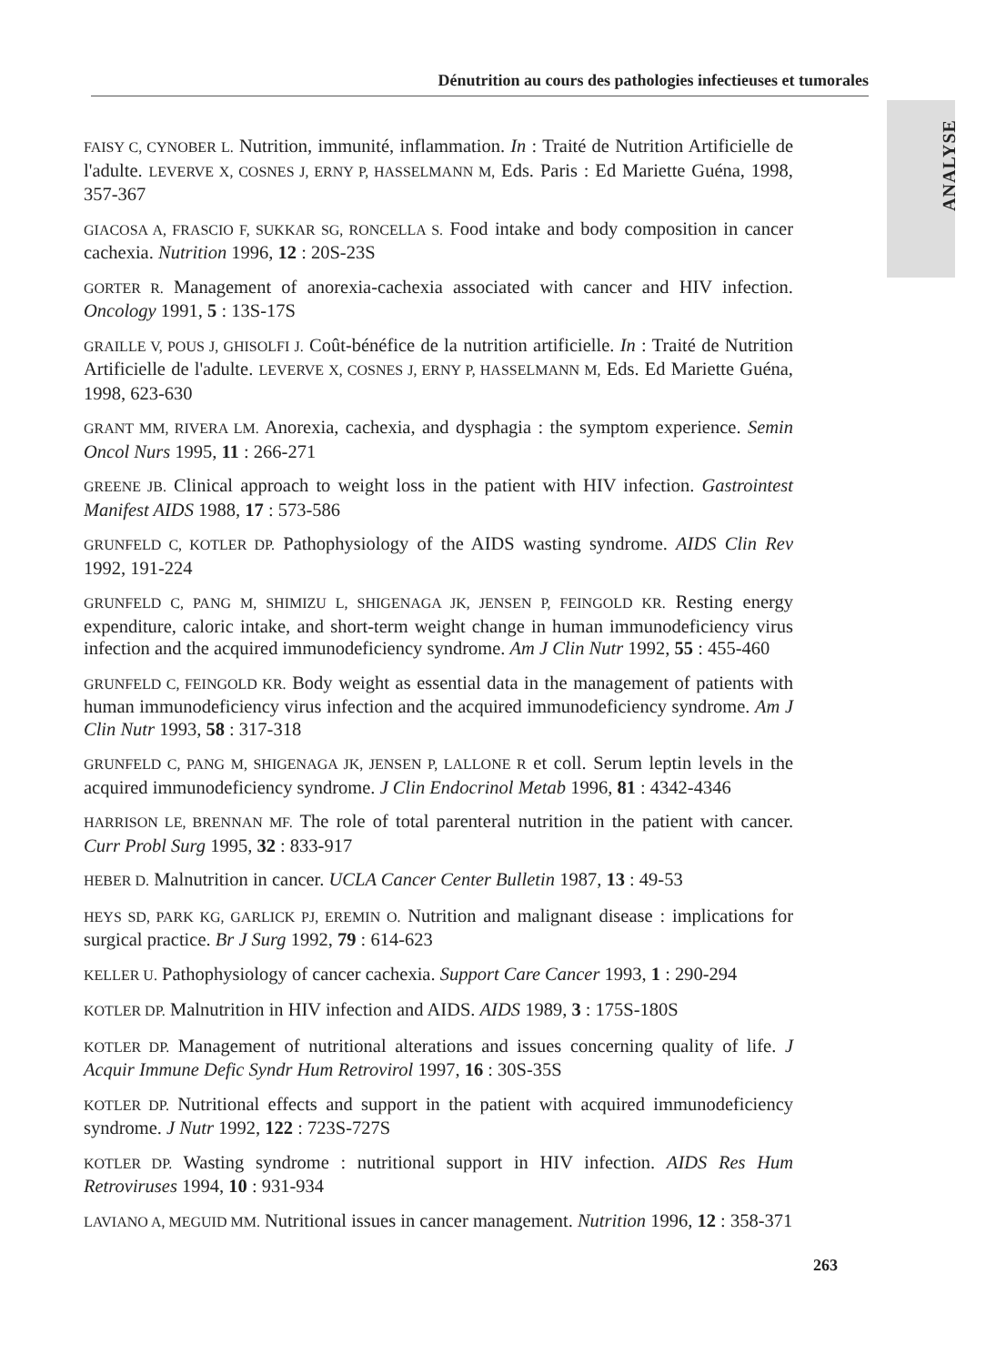Dénutrition au cours des pathologies infectieuses et tumorales
ANALYSE
FAISY C, CYNOBER L. Nutrition, immunité, inflammation. In : Traité de Nutrition Artificielle de l'adulte. LEVERVE X, COSNES J, ERNY P, HASSELMANN M, Eds. Paris : Ed Mariette Guéna, 1998, 357-367
GIACOSA A, FRASCIO F, SUKKAR SG, RONCELLA S. Food intake and body composition in cancer cachexia. Nutrition 1996, 12 : 20S-23S
GORTER R. Management of anorexia-cachexia associated with cancer and HIV infection. Oncology 1991, 5 : 13S-17S
GRAILLE V, POUS J, GHISOLFI J. Coût-bénéfice de la nutrition artificielle. In : Traité de Nutrition Artificielle de l'adulte. LEVERVE X, COSNES J, ERNY P, HASSELMANN M, Eds. Ed Mariette Guéna, 1998, 623-630
GRANT MM, RIVERA LM. Anorexia, cachexia, and dysphagia : the symptom experience. Semin Oncol Nurs 1995, 11 : 266-271
GREENE JB. Clinical approach to weight loss in the patient with HIV infection. Gastrointest Manifest AIDS 1988, 17 : 573-586
GRUNFELD C, KOTLER DP. Pathophysiology of the AIDS wasting syndrome. AIDS Clin Rev 1992, 191-224
GRUNFELD C, PANG M, SHIMIZU L, SHIGENAGA JK, JENSEN P, FEINGOLD KR. Resting energy expenditure, caloric intake, and short-term weight change in human immunodeficiency virus infection and the acquired immunodeficiency syndrome. Am J Clin Nutr 1992, 55 : 455-460
GRUNFELD C, FEINGOLD KR. Body weight as essential data in the management of patients with human immunodeficiency virus infection and the acquired immunodeficiency syndrome. Am J Clin Nutr 1993, 58 : 317-318
GRUNFELD C, PANG M, SHIGENAGA JK, JENSEN P, LALLONE R et coll. Serum leptin levels in the acquired immunodeficiency syndrome. J Clin Endocrinol Metab 1996, 81 : 4342-4346
HARRISON LE, BRENNAN MF. The role of total parenteral nutrition in the patient with cancer. Curr Probl Surg 1995, 32 : 833-917
HEBER D. Malnutrition in cancer. UCLA Cancer Center Bulletin 1987, 13 : 49-53
HEYS SD, PARK KG, GARLICK PJ, EREMIN O. Nutrition and malignant disease : implications for surgical practice. Br J Surg 1992, 79 : 614-623
KELLER U. Pathophysiology of cancer cachexia. Support Care Cancer 1993, 1 : 290-294
KOTLER DP. Malnutrition in HIV infection and AIDS. AIDS 1989, 3 : 175S-180S
KOTLER DP. Management of nutritional alterations and issues concerning quality of life. J Acquir Immune Defic Syndr Hum Retrovirol 1997, 16 : 30S-35S
KOTLER DP. Nutritional effects and support in the patient with acquired immunodeficiency syndrome. J Nutr 1992, 122 : 723S-727S
KOTLER DP. Wasting syndrome : nutritional support in HIV infection. AIDS Res Hum Retroviruses 1994, 10 : 931-934
LAVIANO A, MEGUID MM. Nutritional issues in cancer management. Nutrition 1996, 12 : 358-371
263